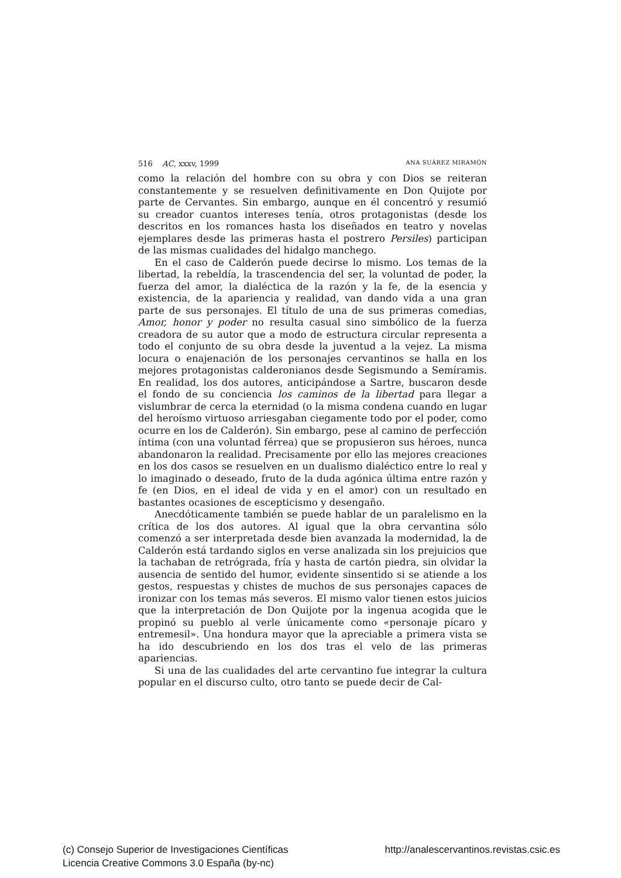516 AC, xxxv, 1999 ANA SUÁREZ MIRAMÓN
como la relación del hombre con su obra y con Dios se reiteran constantemente y se resuelven definitivamente en Don Quijote por parte de Cervantes. Sin embargo, aunque en él concentró y resumió su creador cuantos intereses tenía, otros protagonistas (desde los descritos en los romances hasta los diseñados en teatro y novelas ejemplares desde las primeras hasta el postrero Persiles) participan de las mismas cualidades del hidalgo manchego.
En el caso de Calderón puede decirse lo mismo. Los temas de la libertad, la rebeldía, la trascendencia del ser, la voluntad de poder, la fuerza del amor, la dialéctica de la razón y la fe, de la esencia y existencia, de la apariencia y realidad, van dando vida a una gran parte de sus personajes. El título de una de sus primeras comedias, Amor, honor y poder no resulta casual sino simbólico de la fuerza creadora de su autor que a modo de estructura circular representa a todo el conjunto de su obra desde la juventud a la vejez. La misma locura o enajenación de los personajes cervantinos se halla en los mejores protagonistas calderonianos desde Segismundo a Semíramis. En realidad, los dos autores, anticipándose a Sartre, buscaron desde el fondo de su conciencia los caminos de la libertad para llegar a vislumbrar de cerca la eternidad (o la misma condena cuando en lugar del heroísmo virtuoso arriesgaban ciegamente todo por el poder, como ocurre en los de Calderón). Sin embargo, pese al camino de perfección íntima (con una voluntad férrea) que se propusieron sus héroes, nunca abandonaron la realidad. Precisamente por ello las mejores creaciones en los dos casos se resuelven en un dualismo dialéctico entre lo real y lo imaginado o deseado, fruto de la duda agónica última entre razón y fe (en Dios, en el ideal de vida y en el amor) con un resultado en bastantes ocasiones de escepticismo y desengaño.
Anecdóticamente también se puede hablar de un paralelismo en la crítica de los dos autores. Al igual que la obra cervantina sólo comenzó a ser interpretada desde bien avanzada la modernidad, la de Calderón está tardando siglos en verse analizada sin los prejuicios que la tachaban de retrógrada, fría y hasta de cartón piedra, sin olvidar la ausencia de sentido del humor, evidente sinsentido si se atiende a los gestos, respuestas y chistes de muchos de sus personajes capaces de ironizar con los temas más severos. El mismo valor tienen estos juicios que la interpretación de Don Quijote por la ingenua acogida que le propinó su pueblo al verle únicamente como «personaje pícaro y entremesil». Una hondura mayor que la apreciable a primera vista se ha ido descubriendo en los dos tras el velo de las primeras apariencias.
Si una de las cualidades del arte cervantino fue integrar la cultura popular en el discurso culto, otro tanto se puede decir de Cal-
(c) Consejo Superior de Investigaciones Científicas
Licencia Creative Commons 3.0 España (by-nc)
http://analescervantinos.revistas.csic.es